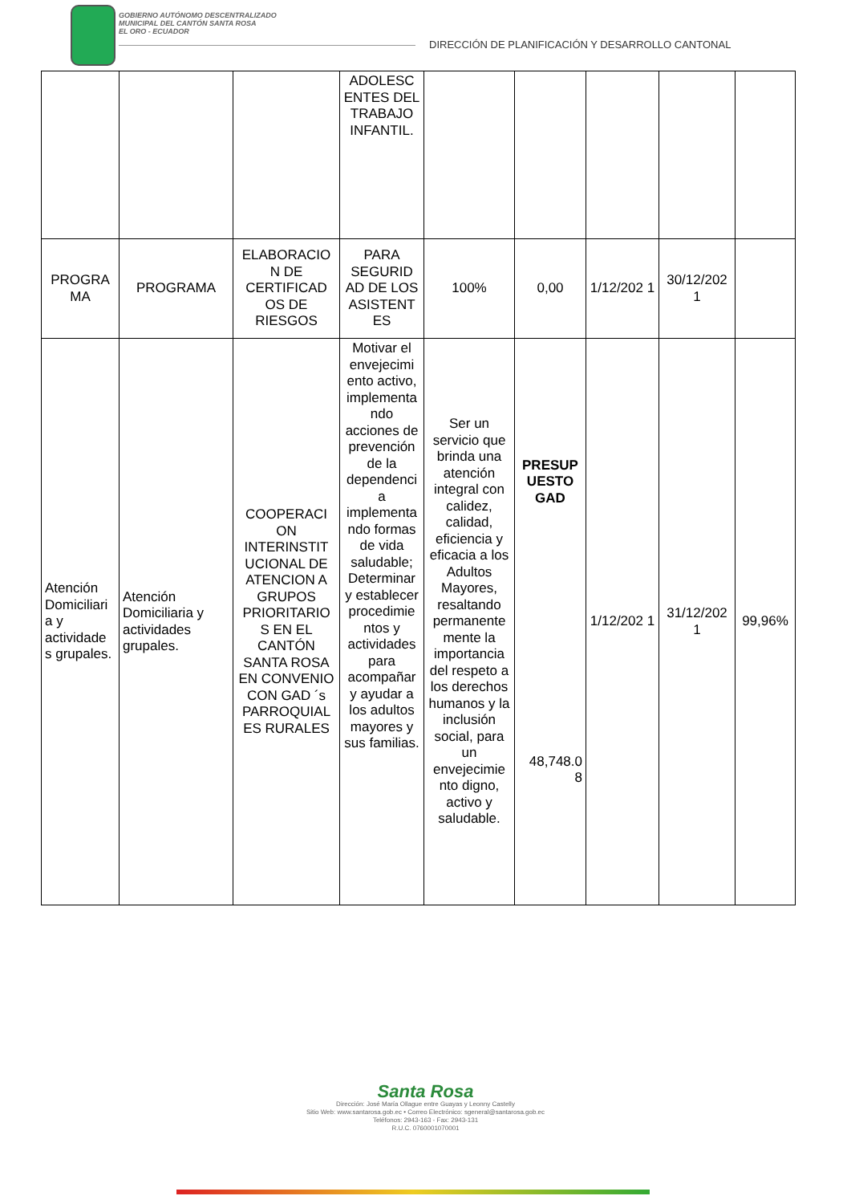GOBIERNO AUTÓNOMO DESCENTRALIZADO
MUNICIPAL DEL CANTÓN SANTA ROSA
EL ORO - ECUADOR
DIRECCIÓN DE PLANIFICACIÓN Y DESARROLLO CANTONAL
| | | | ADOLESC ENTES DEL TRABAJO INFANTIL. | | | | | |
| PROGRA MA | PROGRAMA | ELABORACIO N DE CERTIFICAD OS DE RIESGOS | PARA SEGURID AD DE LOS ASISTENT ES | 100% | 0,00 | 1/12/202 1 | 30/12/202 1 | |
| Atención Domiciliari a y actividade s grupales. | Atención Domiciliaria y actividades grupales. | COOPERACI ON INTERINSTIT UCIONAL DE ATENCION A GRUPOS PRIORITARIO S EN EL CANTÓN SANTA ROSA EN CONVENIO CON GAD ´s PARROQUIAL ES RURALES | Motivar el envejecimi ento activo, implementa ndo acciones de prevención de la dependenci a implementa ndo formas de vida saludable; Determinar y establecer procedimie ntos y actividades para acompañar y ayudar a los adultos mayores y sus familias. | Ser un servicio que brinda una atención integral con calidez, calidad, eficiencia y eficacia a los Adultos Mayores, resaltando permanente mente la importancia del respeto a los derechos humanos y la inclusión social, para un envejecimie nto digno, activo y saludable. | PRESUP UESTO GAD 48,748.0 8 | 1/12/202 1 | 31/12/202 1 | 99,96% |
Santa Rosa
Dirección: José María Ollague entre Guayas y Leonny Castelly
Sitio Web: www.santarosa.gob.ec • Correo Electrónico: sgeneral@santarosa.gob.ec
Teléfonos: 2943-163 - Fax: 2943-131
R.U.C. 0760001070001